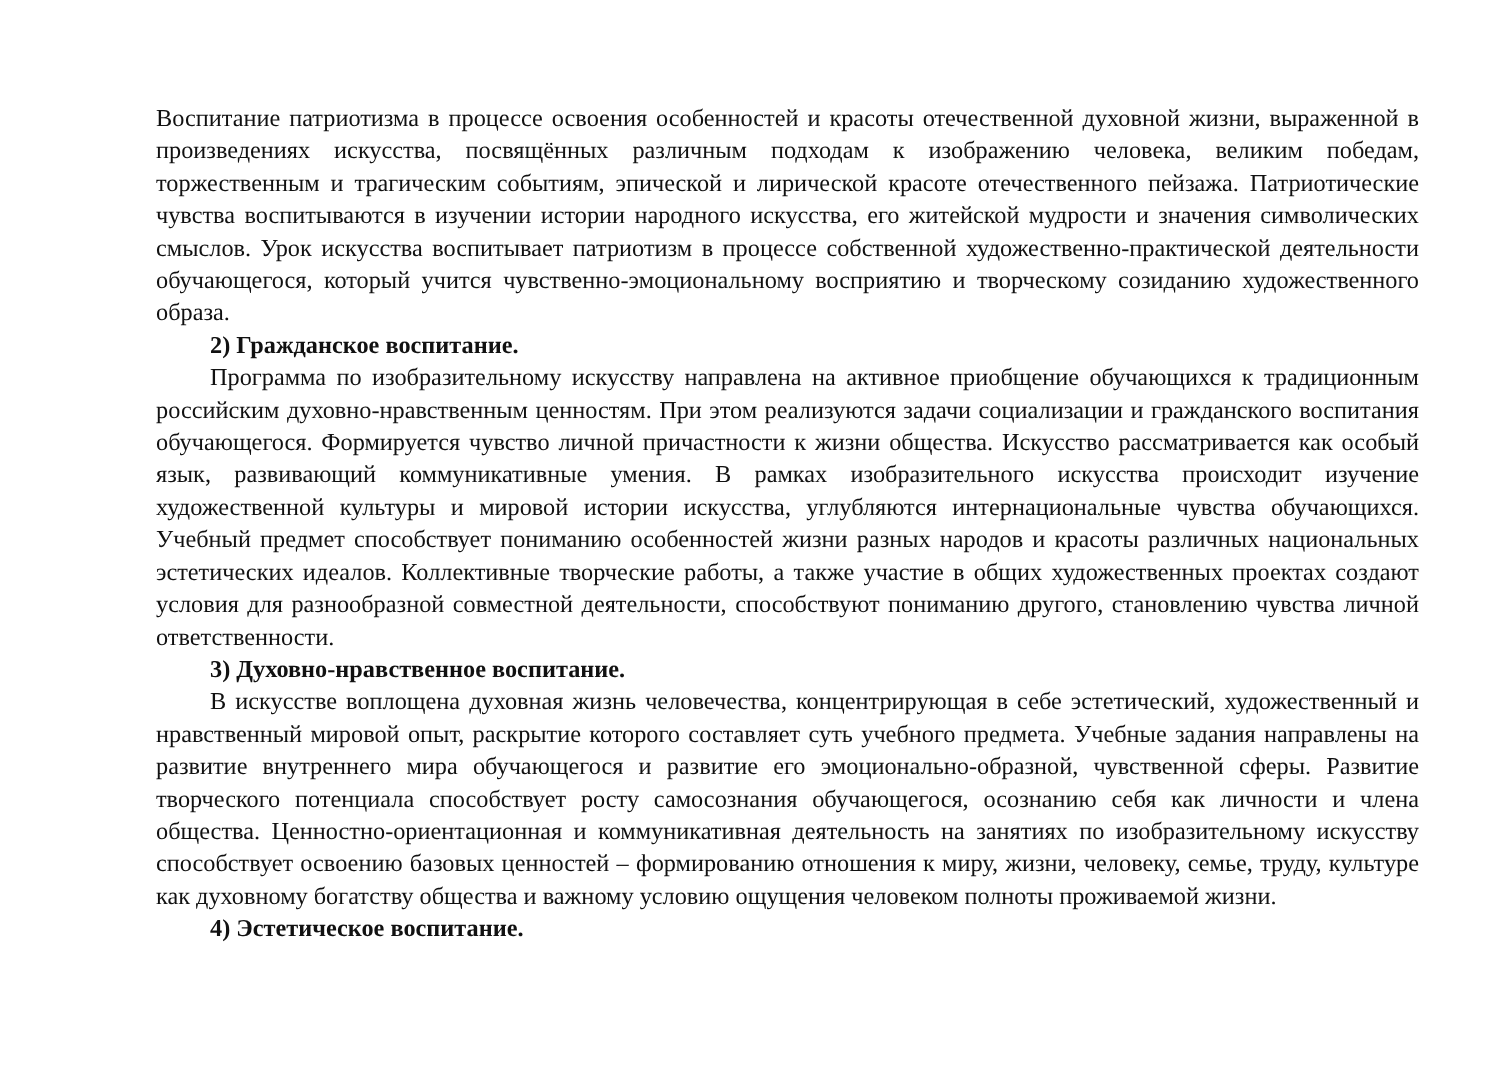Воспитание патриотизма в процессе освоения особенностей и красоты отечественной духовной жизни, выраженной в произведениях искусства, посвящённых различным подходам к изображению человека, великим победам, торжественным и трагическим событиям, эпической и лирической красоте отечественного пейзажа. Патриотические чувства воспитываются в изучении истории народного искусства, его житейской мудрости и значения символических смыслов. Урок искусства воспитывает патриотизм в процессе собственной художественно-практической деятельности обучающегося, который учится чувственно-эмоциональному восприятию и творческому созиданию художественного образа.
2) Гражданское воспитание.
Программа по изобразительному искусству направлена на активное приобщение обучающихся к традиционным российским духовно-нравственным ценностям. При этом реализуются задачи социализации и гражданского воспитания обучающегося. Формируется чувство личной причастности к жизни общества. Искусство рассматривается как особый язык, развивающий коммуникативные умения. В рамках изобразительного искусства происходит изучение художественной культуры и мировой истории искусства, углубляются интернациональные чувства обучающихся. Учебный предмет способствует пониманию особенностей жизни разных народов и красоты различных национальных эстетических идеалов. Коллективные творческие работы, а также участие в общих художественных проектах создают условия для разнообразной совместной деятельности, способствуют пониманию другого, становлению чувства личной ответственности.
3) Духовно-нравственное воспитание.
В искусстве воплощена духовная жизнь человечества, концентрирующая в себе эстетический, художественный и нравственный мировой опыт, раскрытие которого составляет суть учебного предмета. Учебные задания направлены на развитие внутреннего мира обучающегося и развитие его эмоционально-образной, чувственной сферы. Развитие творческого потенциала способствует росту самосознания обучающегося, осознанию себя как личности и члена общества. Ценностно-ориентационная и коммуникативная деятельность на занятиях по изобразительному искусству способствует освоению базовых ценностей – формированию отношения к миру, жизни, человеку, семье, труду, культуре как духовному богатству общества и важному условию ощущения человеком полноты проживаемой жизни.
4) Эстетическое воспитание.